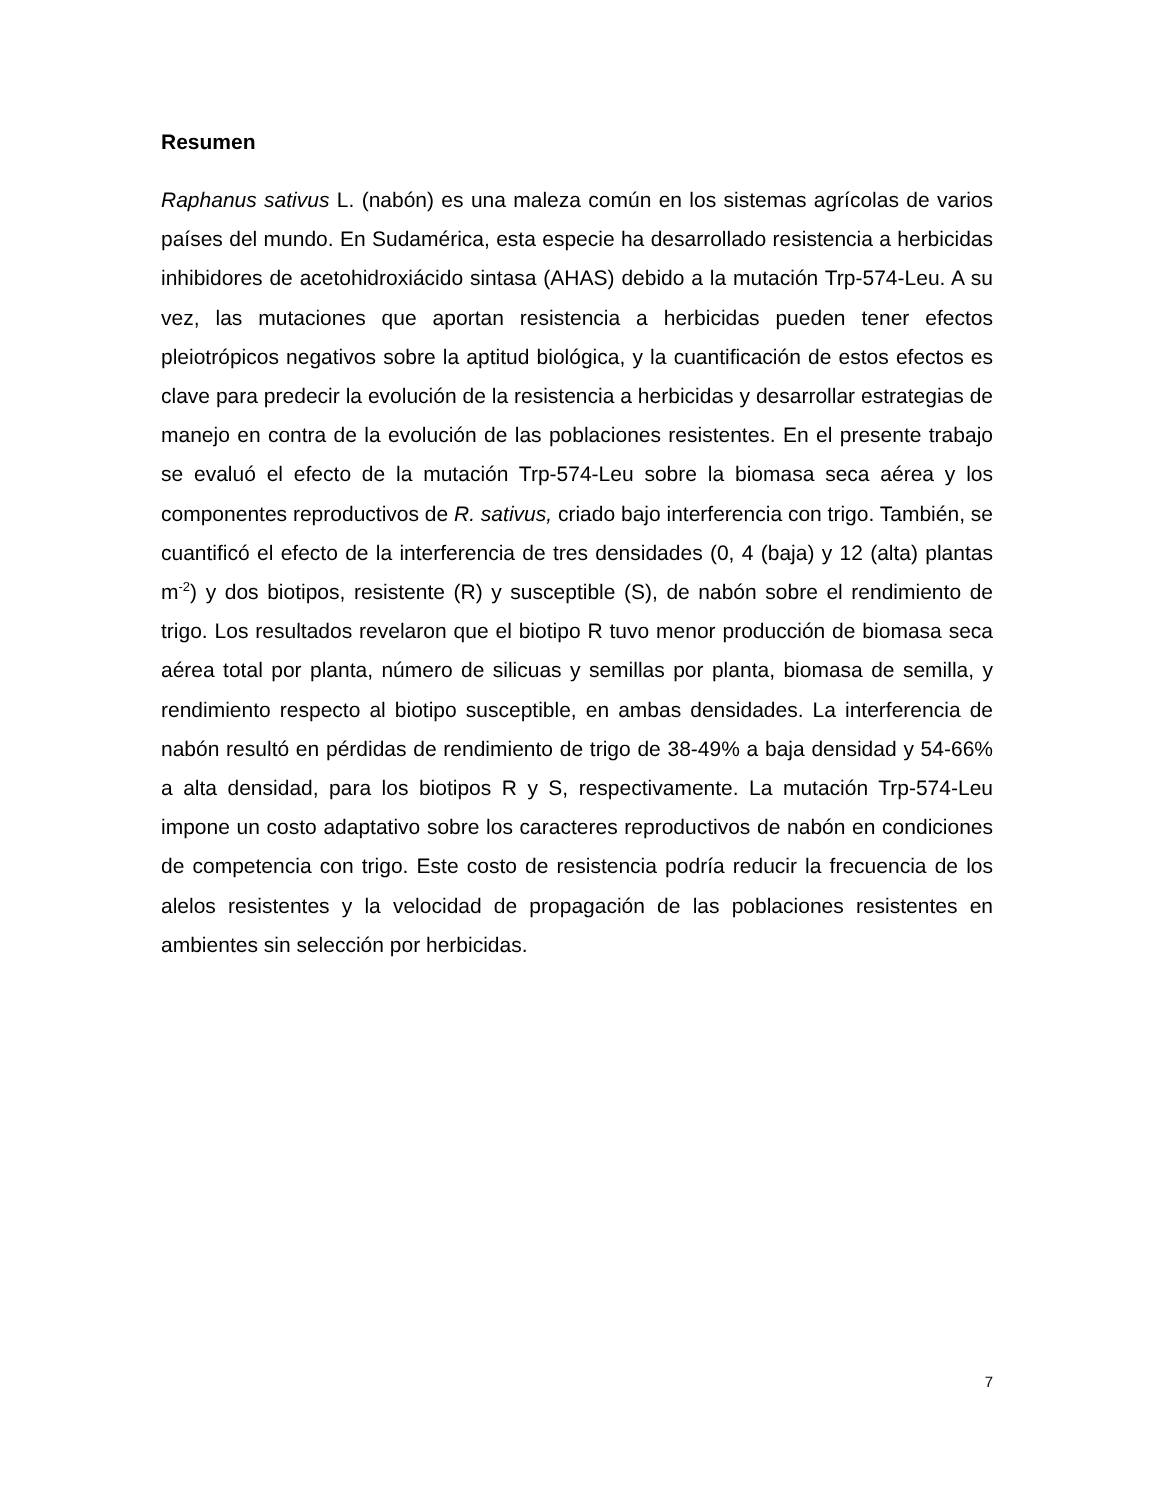Resumen
Raphanus sativus L. (nabón) es una maleza común en los sistemas agrícolas de varios países del mundo. En Sudamérica, esta especie ha desarrollado resistencia a herbicidas inhibidores de acetohidroxiácido sintasa (AHAS) debido a la mutación Trp-574-Leu. A su vez, las mutaciones que aportan resistencia a herbicidas pueden tener efectos pleiotrópicos negativos sobre la aptitud biológica, y la cuantificación de estos efectos es clave para predecir la evolución de la resistencia a herbicidas y desarrollar estrategias de manejo en contra de la evolución de las poblaciones resistentes. En el presente trabajo se evaluó el efecto de la mutación Trp-574-Leu sobre la biomasa seca aérea y los componentes reproductivos de R. sativus, criado bajo interferencia con trigo. También, se cuantificó el efecto de la interferencia de tres densidades (0, 4 (baja) y 12 (alta) plantas m<sup>-2</sup>) y dos biotipos, resistente (R) y susceptible (S), de nabón sobre el rendimiento de trigo. Los resultados revelaron que el biotipo R tuvo menor producción de biomasa seca aérea total por planta, número de silicuas y semillas por planta, biomasa de semilla, y rendimiento respecto al biotipo susceptible, en ambas densidades. La interferencia de nabón resultó en pérdidas de rendimiento de trigo de 38-49% a baja densidad y 54-66% a alta densidad, para los biotipos R y S, respectivamente. La mutación Trp-574-Leu impone un costo adaptativo sobre los caracteres reproductivos de nabón en condiciones de competencia con trigo. Este costo de resistencia podría reducir la frecuencia de los alelos resistentes y la velocidad de propagación de las poblaciones resistentes en ambientes sin selección por herbicidas.
7